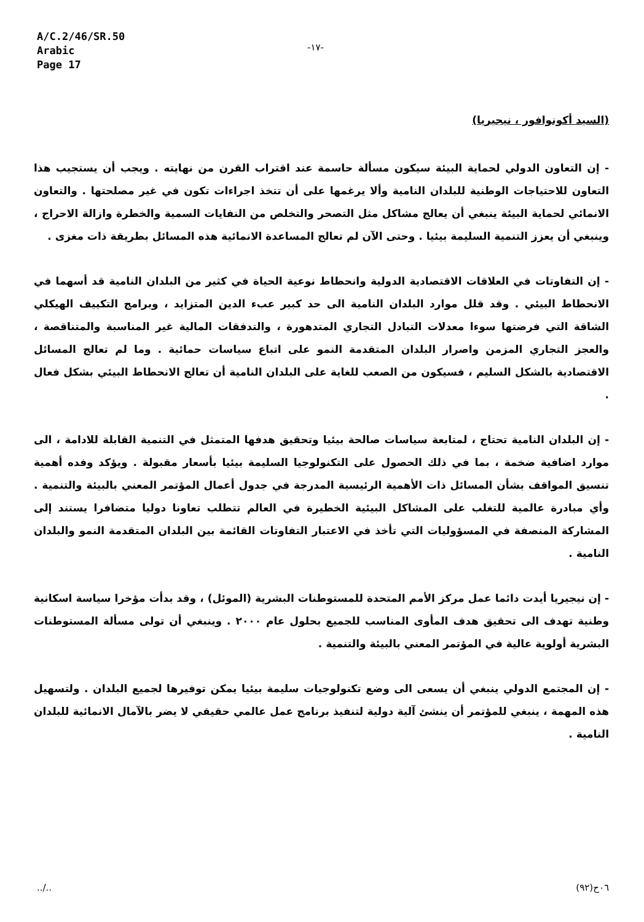A/C.2/46/SR.50
Arabic
Page 17
-١٧-
(السيد أكونوافور ، نيجيريا)
- إن التعاون الدولي لحماية البيئة سيكون مسألة حاسمة عند اقتراب القرن من نهايته . ويجب أن يستجيب هذا التعاون للاحتياجات الوطنية للبلدان النامية وألا يرغمها على أن تتخذ اجراءات تكون في غير مصلحتها . والتعاون الانمائي لحماية البيئة ينبغي أن يعالج مشاكل مثل التصحر والتخلص من النفايات السمية والخطرة وازالة الاحراج ، وينبغي أن يعزز التنمية السليمة بيئيا . وحتى الآن لم تعالج المساعدة الانمائية هذه المسائل بطريقة ذات مغزى .
- إن التفاوتات في العلاقات الاقتصادية الدولية وانحطاط نوعية الحياة في كثير من البلدان النامية قد أسهما في الانحطاط البيئي . وقد قلل موارد البلدان النامية الى حد كبير عبء الدين المتزايد ، وبرامج التكييف الهيكلي الشاقة التي فرضتها سوءا معدلات التبادل التجاري المتدهورة ، والتدفقات المالية غير المناسبة والمتناقصة ، والعجز التجاري المزمن واصرار البلدان المتقدمة النمو على اتباع سياسات حمائية . وما لم تعالج المسائل الاقتصادية بالشكل السليم ، فسيكون من الصعب للغاية على البلدان النامية أن تعالج الانحطاط البيئي بشكل فعال .
- إن البلدان النامية تحتاج ، لمتابعة سياسات صالحة بيئيا وتحقيق هدفها المتمثل في التنمية القابلة للادامة ، الى موارد اضافية ضخمة ، بما في ذلك الحصول على التكنولوجيا السليمة بيئيا بأسعار مقبولة . ويؤكد وفده أهمية تنسيق المواقف بشأن المسائل ذات الأهمية الرئيسية المدرجة في جدول أعمال المؤتمر المعني بالبيئة والتنمية . وأي مبادرة عالمية للتغلب على المشاكل البيئية الخطيرة في العالم تتطلب تعاونا دوليا متضافرا يستند إلى المشاركة المنصفة في المسؤوليات التي تأخذ في الاعتبار التفاوتات القائمة بين البلدان المتقدمة النمو والبلدان النامية .
- إن نيجيريا أيدت دائما عمل مركز الأمم المتحدة للمستوطنات البشرية (الموئل) ، وقد بدأت مؤخرا سياسة اسكانية وطنية تهدف الى تحقيق هدف المأوى المناسب للجميع بحلول عام ٢٠٠٠ . وينبغي أن تولى مسألة المستوطنات البشرية أولوية عالية في المؤتمر المعني بالبيئة والتنمية .
- إن المجتمع الدولي ينبغي أن يسعى الى وضع تكنولوجيات سليمة بيئيا يمكن توفيرها لجميع البلدان . ولتسهيل هذه المهمة ، ينبغي للمؤتمر أن ينشئ آلية دولية لتنفيذ برنامج عمل عالمي حقيقي لا يضر بالآمال الانمائية للبلدان النامية .
../.. ٠٦ح(٩٢)